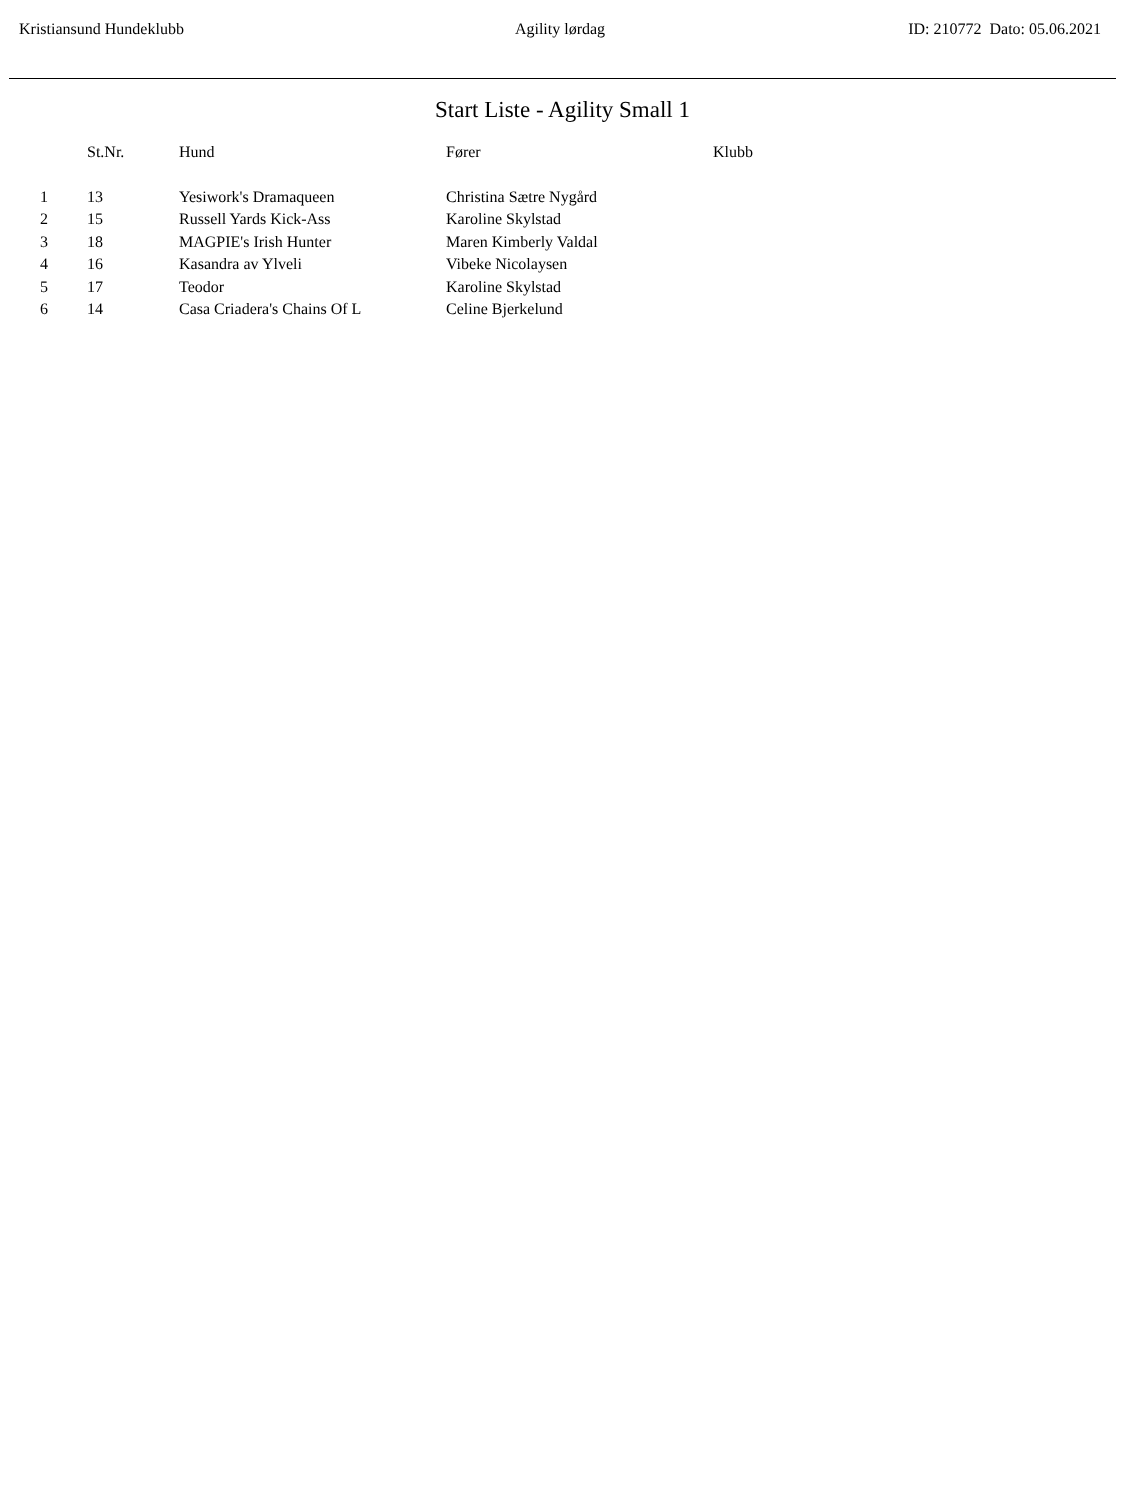Kristiansund Hundeklubb Agility lørdag ID: 210772 Dato: 05.06.2021
Start Liste - Agility Small 1
| | St.Nr. | Hund | Fører | Klubb |
| --- | --- | --- | --- | --- |
| 1 | 13 | Yesiwork's Dramaqueen | Christina Sætre Nygård | |
| 2 | 15 | Russell Yards Kick-Ass | Karoline Skylstad | |
| 3 | 18 | MAGPIE's Irish Hunter | Maren Kimberly Valdal | |
| 4 | 16 | Kasandra av Ylveli | Vibeke Nicolaysen | |
| 5 | 17 | Teodor | Karoline Skylstad | |
| 6 | 14 | Casa Criadera's Chains Of L | Celine Bjerkelund | |